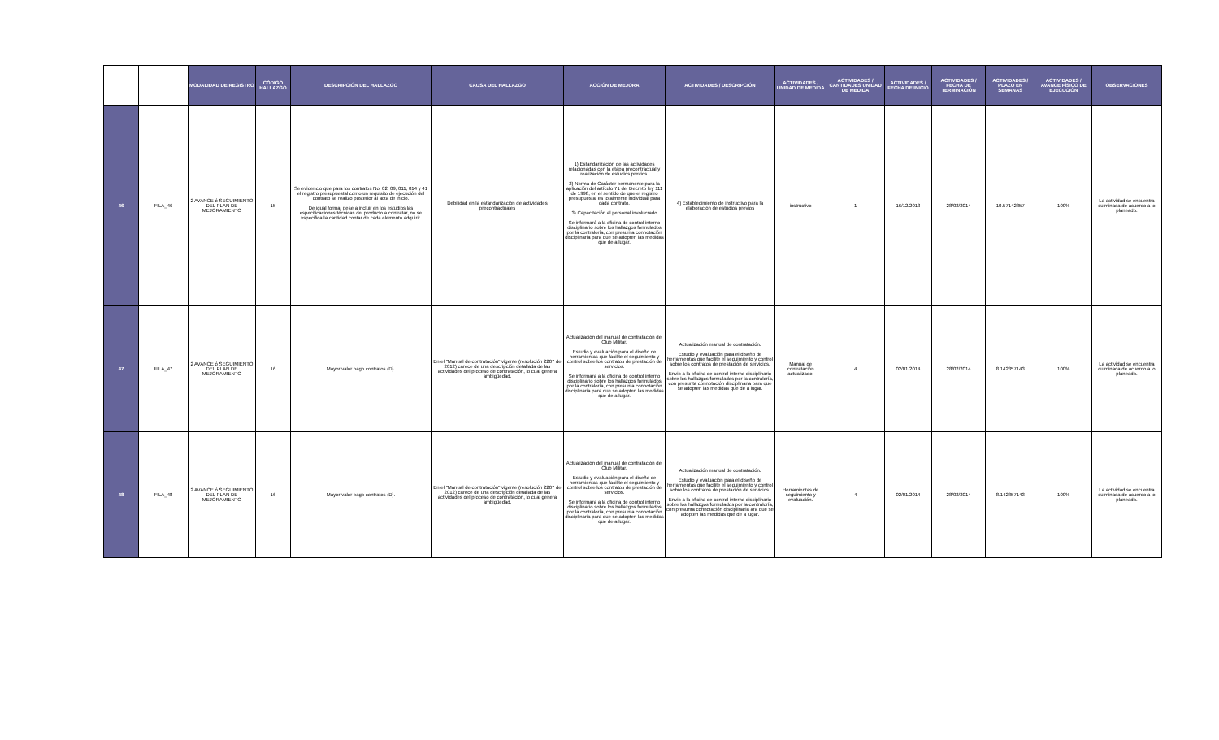| | | MODALIDAD DE REGISTRO | CÓDIGO HALLAZGO | DESCRIPCIÓN DEL HALLAZGO | CAUSA DEL HALLAZGO | ACCIÓN DE MEJORA | ACTIVIDADES / DESCRIPCIÓN | ACTIVIDADES / UNIDAD DE MEDIDA | ACTIVIDADES / CANTIDADES UNIDAD DE MEDIDA | ACTIVIDADES / FECHA DE INICIO | ACTIVIDADES / FECHA DE TERMINACIÓN | ACTIVIDADES / PLAZO EN SEMANAS | ACTIVIDADES / AVANCE FÍSICO DE EJECUCIÓN | OBSERVACIONES |
| --- | --- | --- | --- | --- | --- | --- | --- | --- | --- | --- | --- | --- | --- | --- |
| 46 | FILA_46 | 2 AVANCE ó SEGUIMIENTO DEL PLAN DE MEJORAMIENTO | 15 | Se evidencio que para los contratos No. 02, 09, 011, 014 y 41 el registro presupuestal como un requisito de ejecución del contrato se realizo posterior al acta de inicio. De igual forma, pese a incluir en los estudios las especificaciones técnicas del producto a contratar, no se especifica la cantidad contar de cada elemento adquirir. | Debilidad en la estandarización de actividades precontractuales | 1) Estandarización de las actividades relacionadas con la etapa precontractual y realización de estudios previos. 2) Norma de Carácter permanente para la aplicación del artículo 71 del Decreto ley 111 de 1998, en el sentido de que el registro presupuestal es totalmente individual para cada contrato. 3) Capacitación al personal involucrado Se informará a la oficina de control interno disciplinario sobre los hallazgos formulados por la contraloría, con presunta connotación disciplinaria para que se adopten las medidas que de a lugar. | 4) Establecimiento de instructivo para la elaboración de estudios previos | instructivo | 1 | 16/12/2013 | 28/02/2014 | 10.57142857 | 100% | La actividad se encuentra culminada de acuerdo a lo planeado. |
| 47 | FILA_47 | 2 AVANCE ó SEGUIMIENTO DEL PLAN DE MEJORAMIENTO | 16 | Mayor valor pago contratos (D). | En el "Manual de contratación" vigente (resolución 2207 de 2012) carece de una descripción detallada de las actividades del proceso de contratación, lo cual genera ambigüedad. | Actualización del manual de contratación del Club Militar. Estudio y evaluación para el diseño de herramientas que facilite el seguimiento y control sobre los contratos de prestación de servicios. Se informara a la oficina de control interno disciplinario sobre los hallazgos formulados por la contraloría, con presunta connotación disciplinaria para que se adopten las medidas que de a lugar. | Actualización manual de contratación. Estudio y evaluación para el diseño de herramientas que facilite el seguimiento y control sobre los contratos de prestación de servicios. Envio a la oficina de control interno disciplinario sobre los hallazgos formulados por la contraloría, con presunta connotación disciplinaria para que se adopten las medidas que de a lugar. | Manual de contratación actualizado. | 4 | 02/01/2014 | 28/02/2014 | 8.142857143 | 100% | La actividad se encuentra culminada de acuerdo a lo planeado. |
| 48 | FILA_48 | 2 AVANCE ó SEGUIMIENTO DEL PLAN DE MEJORAMIENTO | 16 | Mayor valor pago contratos (D). | En el "Manual de contratación" vigente (resolución 2207 de 2012) carece de una descripción detallada de las actividades del proceso de contratación, lo cual genera ambigüedad. | Actualización del manual de contratación del Club Militar. Estudio y evaluación para el diseño de herramientas que facilite el seguimiento y control sobre los contratos de prestación de servicios. Se informara a la oficina de control interno disciplinario sobre los hallazgos formulados por la contraloría, con presunta connotación disciplinaria para que se adopten las medidas que de a lugar. | Actualización manual de contratación. Estudio y evaluación para el diseño de herramientas que facilite el seguimiento y control sobre los contratos de prestación de servicios. Envio a la oficina de control interno disciplinario sobre los hallazgos formulados por la contraloría, con presunta connotación disciplinaria ara que se adopten las medidas que de a lugar. | Herramientas de seguimiento y evaluación. | 4 | 02/01/2014 | 28/02/2014 | 8.142857143 | 100% | La actividad se encuentra culminada de acuerdo a lo planeado. |